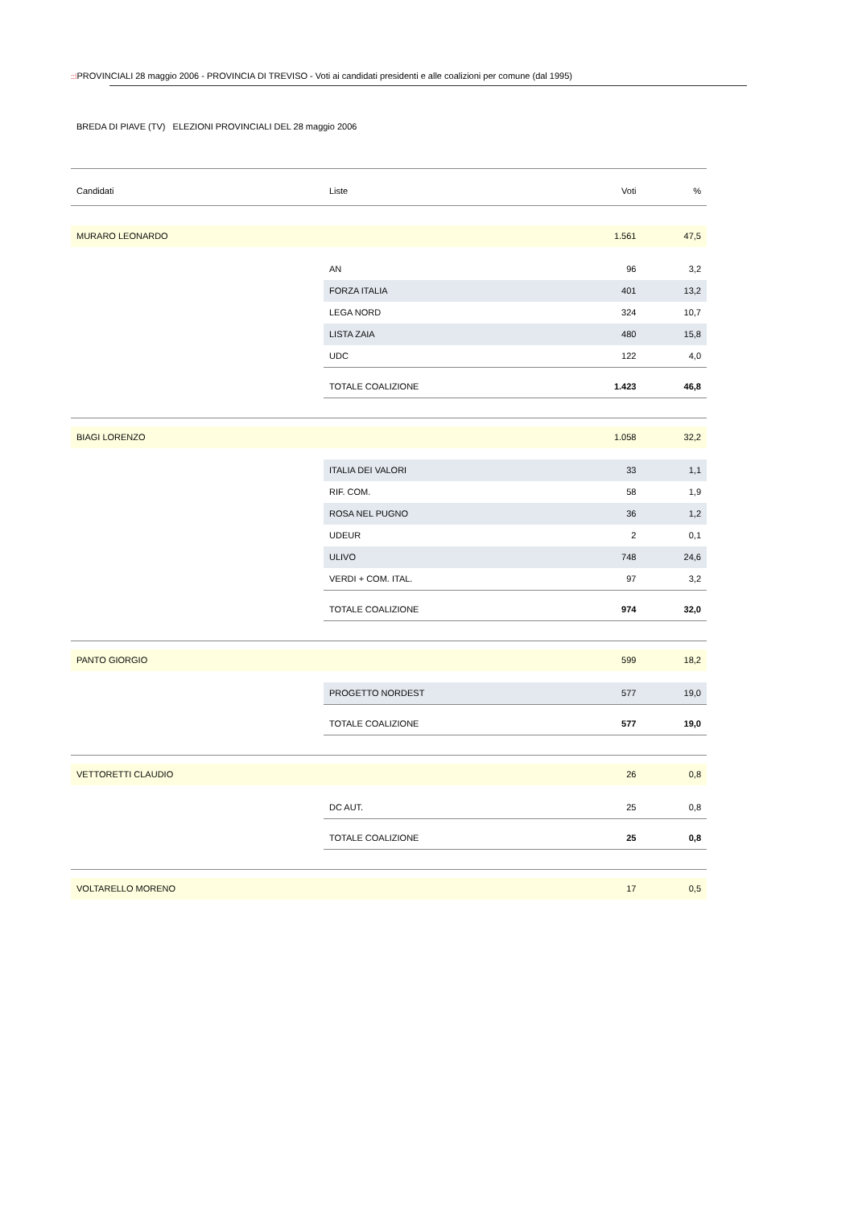::⁞PROVINCIALI 28 maggio 2006 - PROVINCIA DI TREVISO - Voti ai candidati presidenti e alle coalizioni per comune (dal 1995)
BREDA DI PIAVE (TV) ELEZIONI PROVINCIALI DEL 28 maggio 2006
| Candidati | Liste | Voti | % |
| --- | --- | --- | --- |
| MURARO LEONARDO | | 1.561 | 47,5 |
| | AN | 96 | 3,2 |
| | FORZA ITALIA | 401 | 13,2 |
| | LEGA NORD | 324 | 10,7 |
| | LISTA ZAIA | 480 | 15,8 |
| | UDC | 122 | 4,0 |
| | TOTALE COALIZIONE | 1.423 | 46,8 |
| BIAGI LORENZO | | 1.058 | 32,2 |
| | ITALIA DEI VALORI | 33 | 1,1 |
| | RIF. COM. | 58 | 1,9 |
| | ROSA NEL PUGNO | 36 | 1,2 |
| | UDEUR | 2 | 0,1 |
| | ULIVO | 748 | 24,6 |
| | VERDI + COM. ITAL. | 97 | 3,2 |
| | TOTALE COALIZIONE | 974 | 32,0 |
| PANTO GIORGIO | | 599 | 18,2 |
| | PROGETTO NORDEST | 577 | 19,0 |
| | TOTALE COALIZIONE | 577 | 19,0 |
| VETTORETTI CLAUDIO | | 26 | 0,8 |
| | DC AUT. | 25 | 0,8 |
| | TOTALE COALIZIONE | 25 | 0,8 |
| VOLTARELLO MORENO | | 17 | 0,5 |